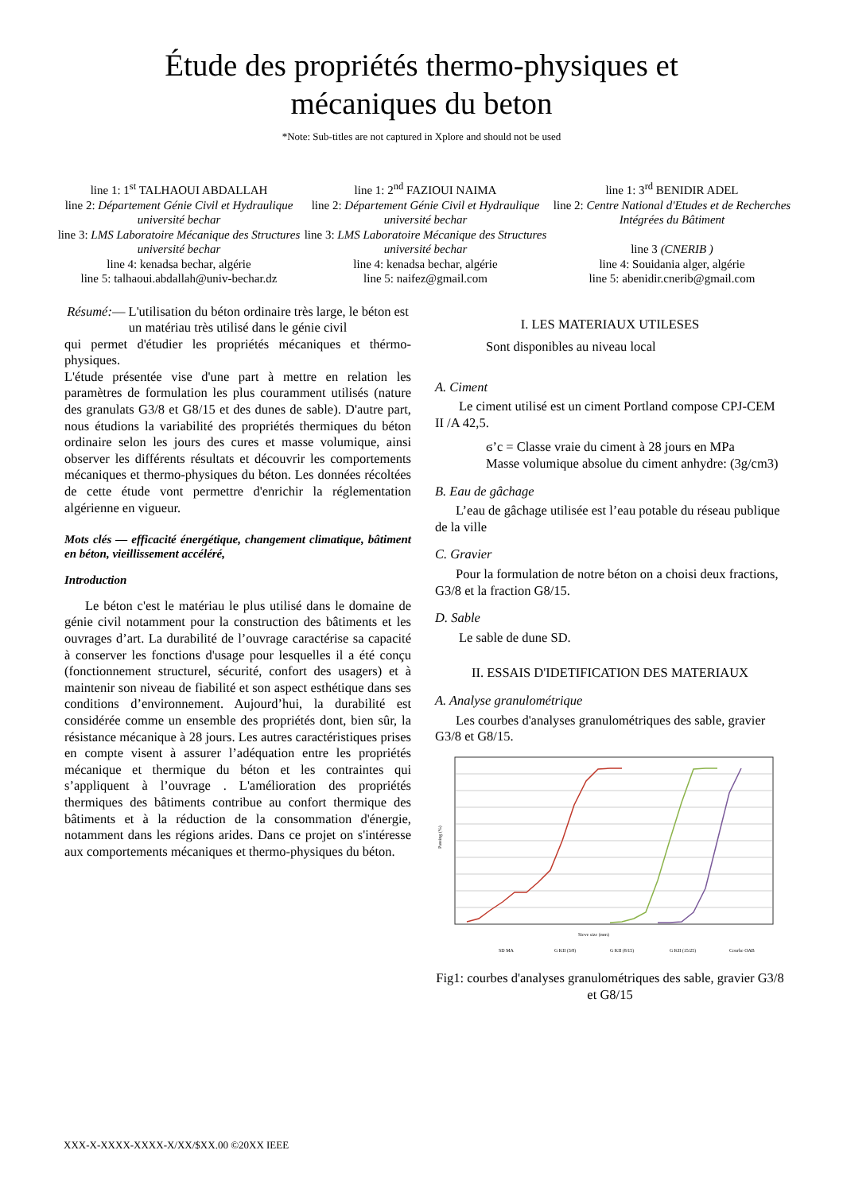Étude des propriétés thermo-physiques et
mécaniques du beton
*Note: Sub-titles are not captured in Xplore and should not be used
line 1: 1<sup>st</sup> TALHAOUI ABDALLAH
line 2: Département Génie Civil et Hydraulique université bechar
line 3: LMS Laboratoire Mécanique des Structures université bechar
line 4: kenadsa bechar, algérie
line 5: talhaoui.abdallah@univ-bechar.dz
line 1: 2<sup>nd</sup> FAZIOUI NAIMA
line 2: Département Génie Civil et Hydraulique université bechar
line 3: LMS Laboratoire Mécanique des Structures université bechar
line 4: kenadsa bechar, algérie
line 5: naifez@gmail.com
line 1: 3<sup>rd</sup> BENIDIR ADEL
line 2: Centre National d'Etudes et de Recherches Intégrées du Bâtiment
line 3 (CNERIB )
line 4: Souidania alger, algérie
line 5: abenidir.cnerib@gmail.com
Résumé:— L'utilisation du béton ordinaire très large, le béton est un matériau très utilisé dans le génie civil
qui permet d'étudier les propriétés mécaniques et thérmo-physiques.
L'étude présentée vise d'une part à mettre en relation les paramètres de formulation les plus couramment utilisés (nature des granulats G3/8 et G8/15 et des dunes de sable). D'autre part, nous étudions la variabilité des propriétés thermiques du béton ordinaire selon les jours des cures et masse volumique, ainsi observer les différents résultats et découvrir les comportements mécaniques et thermo-physiques du béton. Les données récoltées de cette étude vont permettre d'enrichir la réglementation algérienne en vigueur.
Mots clés — efficacité énergétique, changement climatique, bâtiment en béton, vieillissement accéléré,
Introduction
Le béton c'est le matériau le plus utilisé dans le domaine de génie civil notamment pour la construction des bâtiments et les ouvrages d’art. La durabilité de l’ouvrage caractérise sa capacité à conserver les fonctions d'usage pour lesquelles il a été conçu (fonctionnement structurel, sécurité, confort des usagers) et à maintenir son niveau de fiabilité et son aspect esthétique dans ses conditions d’environnement. Aujourd’hui, la durabilité est considérée comme un ensemble des propriétés dont, bien sûr, la résistance mécanique à 28 jours. Les autres caractéristiques prises en compte visent à assurer l’adéquation entre les propriétés mécanique et thermique du béton et les contraintes qui s’appliquent à l’ouvrage . L'amélioration des propriétés thermiques des bâtiments contribue au confort thermique des bâtiments et à la réduction de la consommation d'énergie, notamment dans les régions arides. Dans ce projet on s'intéresse aux comportements mécaniques et thermo-physiques du béton.
I. LES MATERIAUX UTILESES
Sont disponibles au niveau local
A. Ciment
Le ciment utilisé est un ciment Portland compose CPJ-CEM II /A 42,5.
ϭ’c = Classe vraie du ciment à 28 jours en MPa
Masse volumique absolue du ciment anhydre: (3g/cm3)
B. Eau de gâchage
L’eau de gâchage utilisée est l’eau potable du réseau publique de la ville
C. Gravier
Pour la formulation de notre béton on a choisi deux fractions, G3/8 et la fraction G8/15.
D. Sable
Le sable de dune SD.
II. ESSAIS D'IDETIFICATION DES MATERIAUX
A. Analyse granulométrique
Les courbes d'analyses granulométriques des sable, gravier G3/8 et G8/15.
Passing (%)
Sieve size (mm)
SD MA
G KII (3/8)
G KII (8/15)
G KII (15/25)
Courbe OAB
Fig1: courbes d'analyses granulométriques des sable, gravier G3/8 et G8/15
XXX-X-XXXX-XXXX-X/XX/$XX.00 ©20XX IEEE